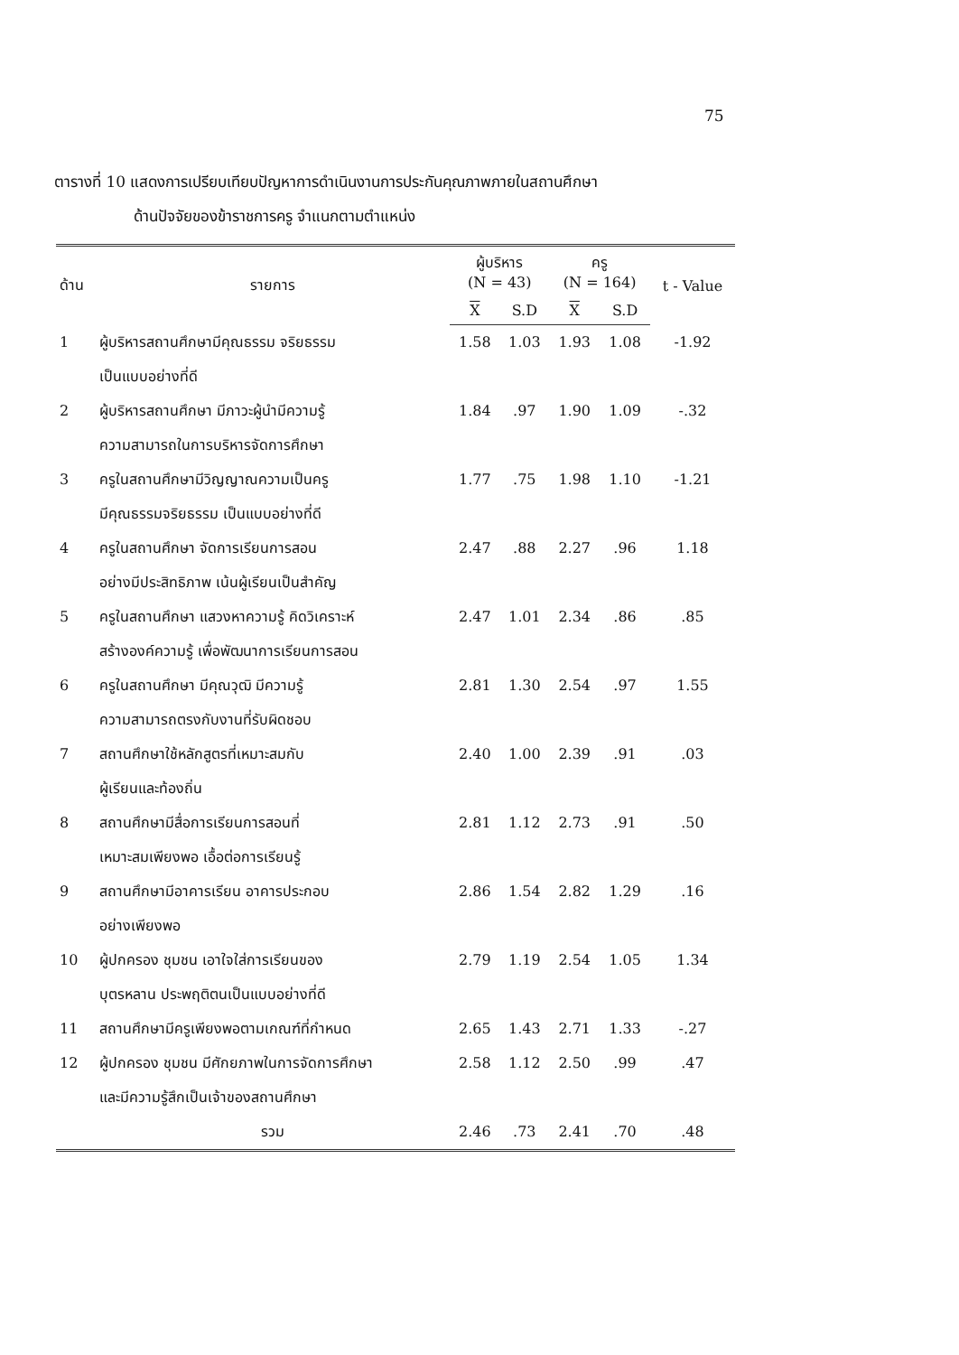75
ตารางที่ 10 แสดงการเปรียบเทียบปัญหาการดำเนินงานการประกันคุณภาพภายในสถานศึกษา
ด้านปัจจัยของข้าราชการครู จำแนกตามตำแหน่ง
| ด้าน | รายการ | ผู้บริหาร (N = 43) | | ครู (N = 164) | | t - Value |
| --- | --- | --- | --- | --- | --- | --- |
| | | X | S.D | X | S.D | |
| 1 | ผู้บริหารสถานศึกษามีคุณธรรม จริยธรรม เป็นแบบอย่างที่ดี | 1.58 | 1.03 | 1.93 | 1.08 | -1.92 |
| 2 | ผู้บริหารสถานศึกษา มีภาวะผู้นำมีความรู้ ความสามารถในการบริหารจัดการศึกษา | 1.84 | .97 | 1.90 | 1.09 | -.32 |
| 3 | ครูในสถานศึกษามีวิญญาณความเป็นครู มีคุณธรรมจริยธรรม เป็นแบบอย่างที่ดี | 1.77 | .75 | 1.98 | 1.10 | -1.21 |
| 4 | ครูในสถานศึกษา จัดการเรียนการสอน อย่างมีประสิทธิภาพ เน้นผู้เรียนเป็นสำคัญ | 2.47 | .88 | 2.27 | .96 | 1.18 |
| 5 | ครูในสถานศึกษา แสวงหาความรู้ คิดวิเคราะห์ สร้างองค์ความรู้ เพื่อพัฒนาการเรียนการสอน | 2.47 | 1.01 | 2.34 | .86 | .85 |
| 6 | ครูในสถานศึกษา มีคุณวุฒิ มีความรู้ ความสามารถตรงกับงานที่รับผิดชอบ | 2.81 | 1.30 | 2.54 | .97 | 1.55 |
| 7 | สถานศึกษาใช้หลักสูตรที่เหมาะสมกับ ผู้เรียนและท้องถิ่น | 2.40 | 1.00 | 2.39 | .91 | .03 |
| 8 | สถานศึกษามีสื่อการเรียนการสอนที่ เหมาะสมเพียงพอ เอื้อต่อการเรียนรู้ | 2.81 | 1.12 | 2.73 | .91 | .50 |
| 9 | สถานศึกษามีอาคารเรียน อาคารประกอบ อย่างเพียงพอ | 2.86 | 1.54 | 2.82 | 1.29 | .16 |
| 10 | ผู้ปกครอง ชุมชน เอาใจใส่การเรียนของ บุตรหลาน ประพฤติตนเป็นแบบอย่างที่ดี | 2.79 | 1.19 | 2.54 | 1.05 | 1.34 |
| 11 | สถานศึกษามีครูเพียงพอตามเกณฑ์ที่กำหนด | 2.65 | 1.43 | 2.71 | 1.33 | -.27 |
| 12 | ผู้ปกครอง ชุมชน มีศักยภาพในการจัดการศึกษา และมีความรู้สึกเป็นเจ้าของสถานศึกษา | 2.58 | 1.12 | 2.50 | .99 | .47 |
| | รวม | 2.46 | .73 | 2.41 | .70 | .48 |